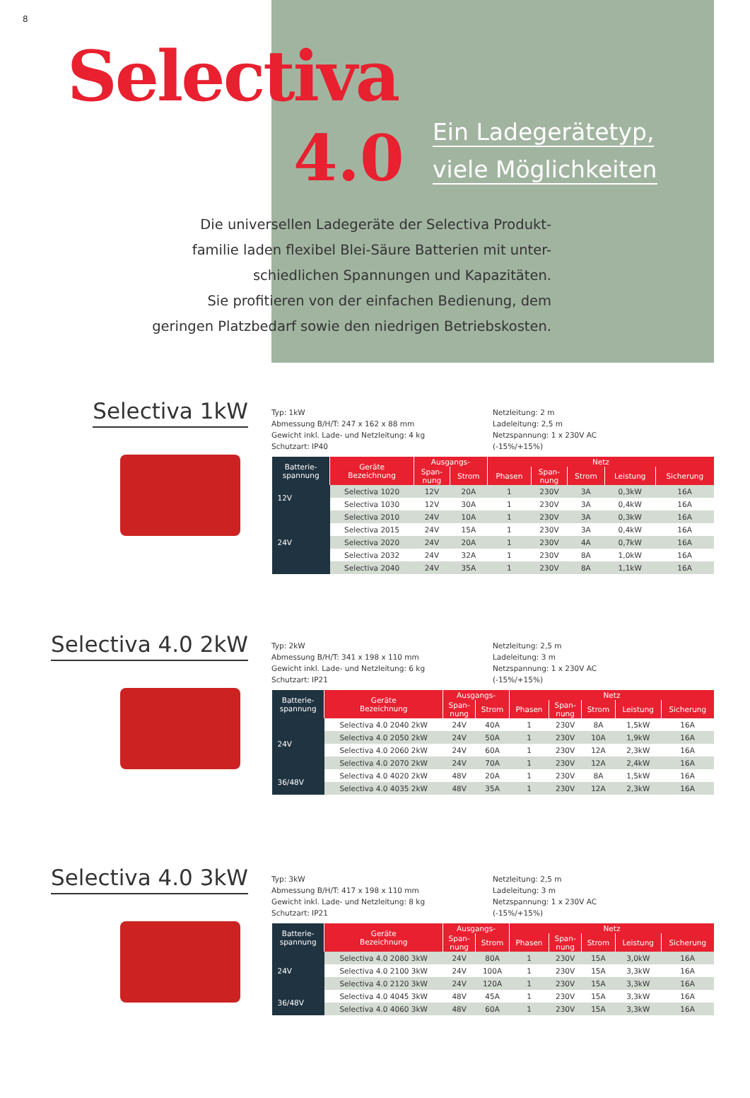8
Selectiva
4.0
Ein Ladegerätetyp,
viele Möglichkeiten
Die universellen Ladegeräte der Selectiva Produkt-
familie laden flexibel Blei-Säure Batterien mit unter-
schiedlichen Spannungen und Kapazitäten.
Sie profitieren von der einfachen Bedienung, dem
geringen Platzbedarf sowie den niedrigen Betriebskosten.
Selectiva 1kW
Typ: 1kW
Abmessung B/H/T: 247 x 162 x 88 mm
Gewicht inkl. Lade- und Netzleitung: 4 kg
Schutzart: IP40
Netzleitung: 2 m
Ladeleitung: 2,5 m
Netzspannung: 1 x 230V AC
(-15%/+15%)
| Batterie- spannung | Geräte Bezeichnung | Ausgangs- | | Netz | | | | |
| --- | --- | --- | --- | --- | --- | --- | --- | --- |
| | | Span- nung | Strom | Phasen | Span- nung | Strom | Leistung | Sicherung |
| 12V | Selectiva 1020 | 12V | 20A | 1 | 230V | 3A | 0,3kW | 16A |
| | Selectiva 1030 | 12V | 30A | 1 | 230V | 3A | 0,4kW | 16A |
| 24V | Selectiva 2010 | 24V | 10A | 1 | 230V | 3A | 0,3kW | 16A |
| | Selectiva 2015 | 24V | 15A | 1 | 230V | 3A | 0,4kW | 16A |
| | Selectiva 2020 | 24V | 20A | 1 | 230V | 4A | 0,7kW | 16A |
| | Selectiva 2032 | 24V | 32A | 1 | 230V | 8A | 1,0kW | 16A |
| | Selectiva 2040 | 24V | 35A | 1 | 230V | 8A | 1,1kW | 16A |
Selectiva 4.0 2kW
Typ: 2kW
Abmessung B/H/T: 341 x 198 x 110 mm
Gewicht inkl. Lade- und Netzleitung: 6 kg
Schutzart: IP21
Netzleitung: 2,5 m
Ladeleitung: 3 m
Netzspannung: 1 x 230V AC
(-15%/+15%)
| Batterie- spannung | Geräte Bezeichnung | Ausgangs- | | Netz | | | | |
| --- | --- | --- | --- | --- | --- | --- | --- | --- |
| | | Span- nung | Strom | Phasen | Span- nung | Strom | Leistung | Sicherung |
| 24V | Selectiva 4.0 2040 2kW | 24V | 40A | 1 | 230V | 8A | 1,5kW | 16A |
| | Selectiva 4.0 2050 2kW | 24V | 50A | 1 | 230V | 10A | 1,9kW | 16A |
| | Selectiva 4.0 2060 2kW | 24V | 60A | 1 | 230V | 12A | 2,3kW | 16A |
| | Selectiva 4.0 2070 2kW | 24V | 70A | 1 | 230V | 12A | 2,4kW | 16A |
| 36/48V | Selectiva 4.0 4020 2kW | 48V | 20A | 1 | 230V | 8A | 1,5kW | 16A |
| | Selectiva 4.0 4035 2kW | 48V | 35A | 1 | 230V | 12A | 2,3kW | 16A |
Selectiva 4.0 3kW
Typ: 3kW
Abmessung B/H/T: 417 x 198 x 110 mm
Gewicht inkl. Lade- und Netzleitung: 8 kg
Schutzart: IP21
Netzleitung: 2,5 m
Ladeleitung: 3 m
Netzspannung: 1 x 230V AC
(-15%/+15%)
| Batterie- spannung | Geräte Bezeichnung | Ausgangs- | | Netz | | | | |
| --- | --- | --- | --- | --- | --- | --- | --- | --- |
| | | Span- nung | Strom | Phasen | Span- nung | Strom | Leistung | Sicherung |
| 24V | Selectiva 4.0 2080 3kW | 24V | 80A | 1 | 230V | 15A | 3,0kW | 16A |
| | Selectiva 4.0 2100 3kW | 24V | 100A | 1 | 230V | 15A | 3,3kW | 16A |
| | Selectiva 4.0 2120 3kW | 24V | 120A | 1 | 230V | 15A | 3,3kW | 16A |
| 36/48V | Selectiva 4.0 4045 3kW | 48V | 45A | 1 | 230V | 15A | 3,3kW | 16A |
| | Selectiva 4.0 4060 3kW | 48V | 60A | 1 | 230V | 15A | 3,3kW | 16A |